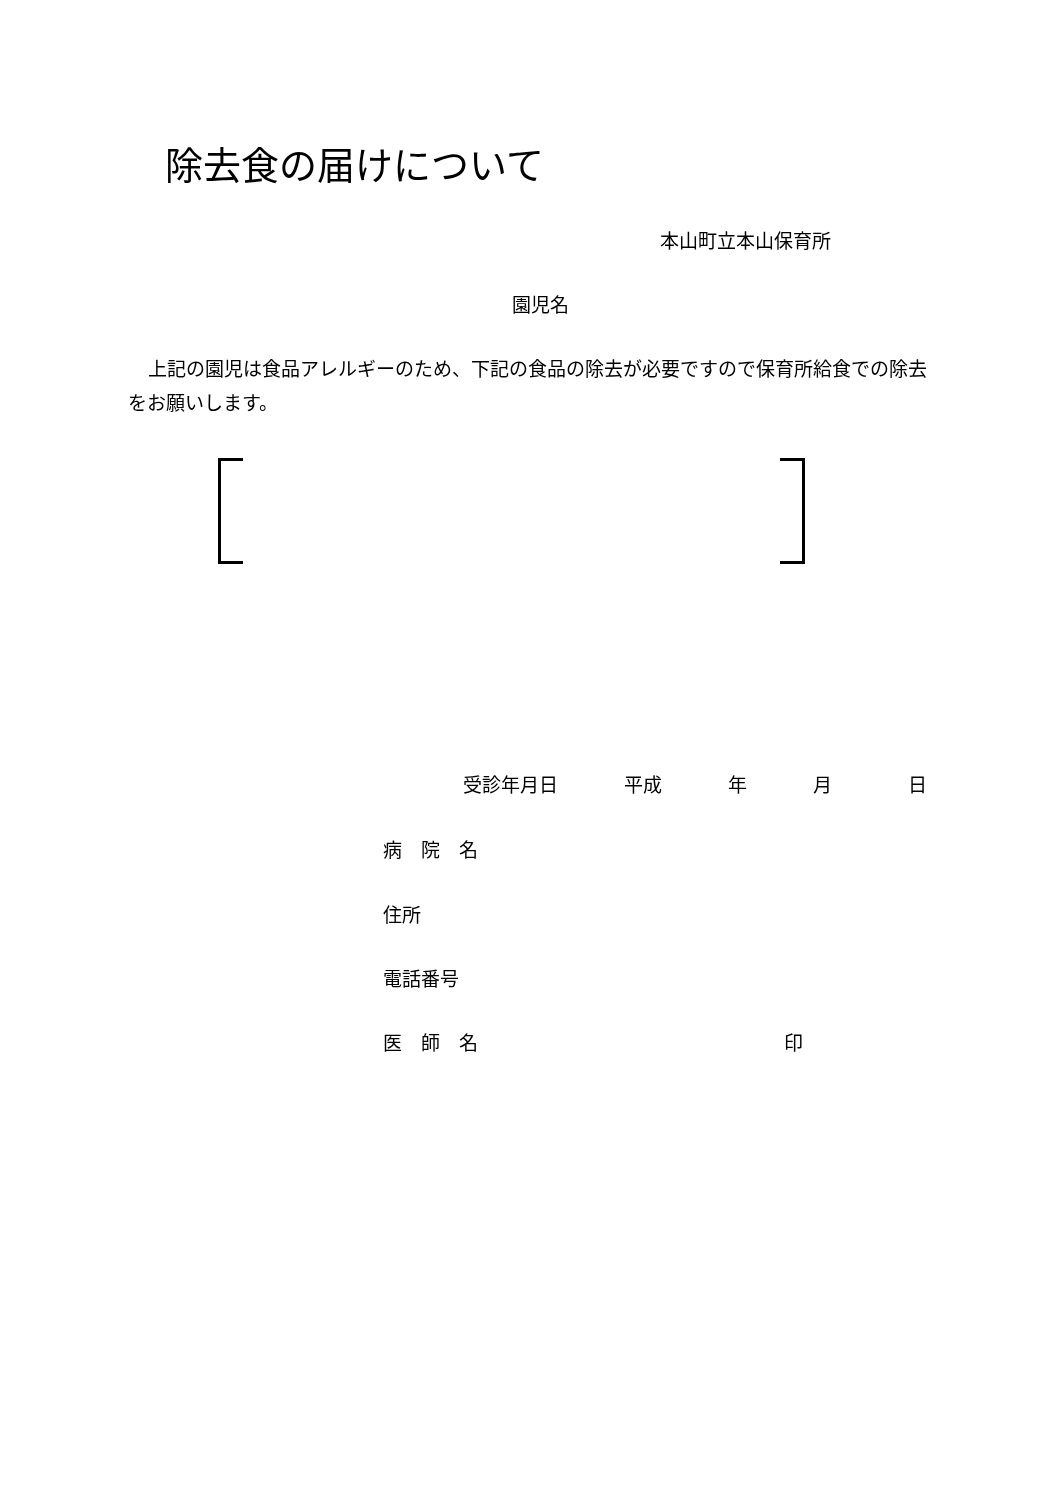除去食の届けについて
本山町立本山保育所
園児名
上記の園児は食品アレルギーのため、下記の食品の除去が必要ですので保育所給食での除去をお願いします。
受診年月日 平成 年 月 日
病　院　名
住所
電話番号
医　師　名 印